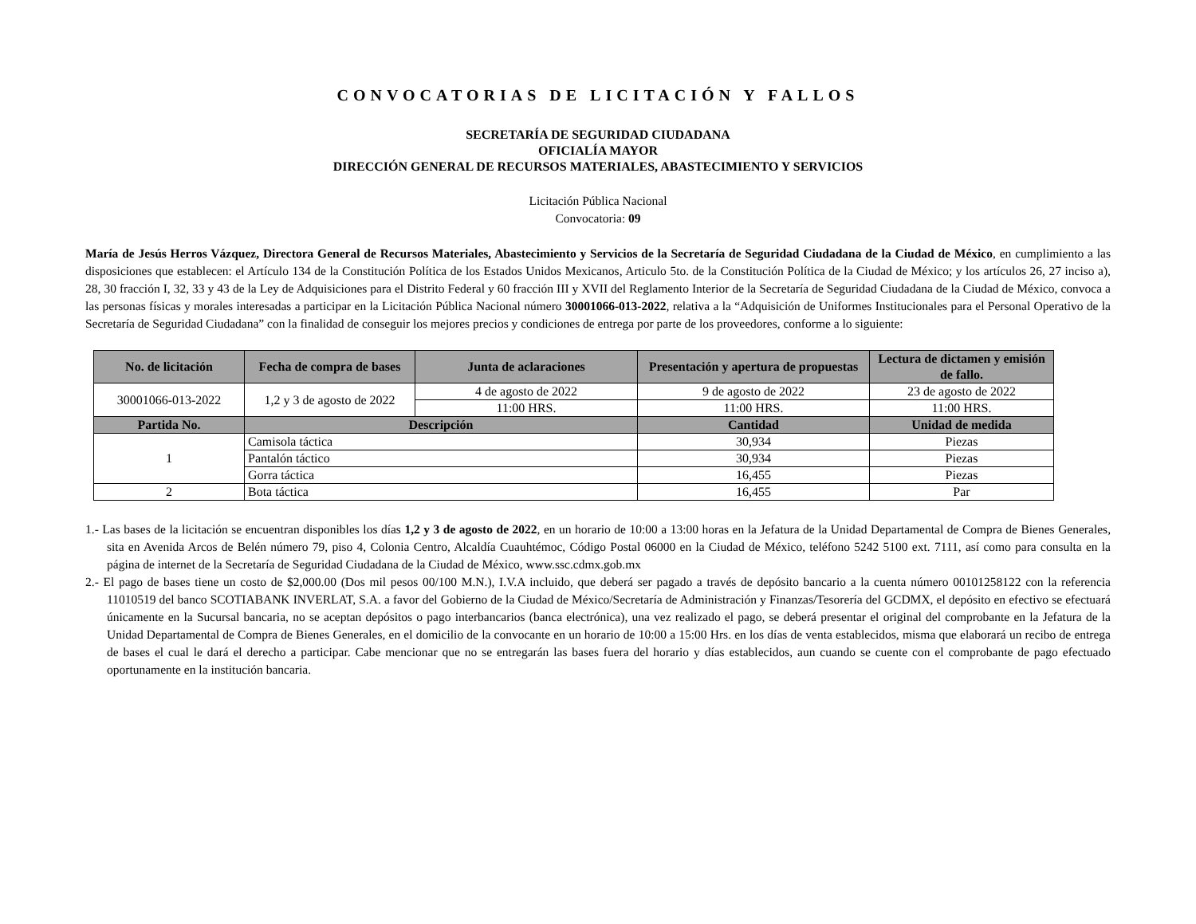CONVOCATORIAS DE LICITACIÓN Y FALLOS
SECRETARÍA DE SEGURIDAD CIUDADANA
OFICIALÍA MAYOR
DIRECCIÓN GENERAL DE RECURSOS MATERIALES, ABASTECIMIENTO Y SERVICIOS
Licitación Pública Nacional
Convocatoria: 09
María de Jesús Herros Vázquez, Directora General de Recursos Materiales, Abastecimiento y Servicios de la Secretaría de Seguridad Ciudadana de la Ciudad de México, en cumplimiento a las disposiciones que establecen: el Artículo 134 de la Constitución Política de los Estados Unidos Mexicanos, Articulo 5to. de la Constitución Política de la Ciudad de México; y los artículos 26, 27 inciso a), 28, 30 fracción I, 32, 33 y 43 de la Ley de Adquisiciones para el Distrito Federal y 60 fracción III y XVII del Reglamento Interior de la Secretaría de Seguridad Ciudadana de la Ciudad de México, convoca a las personas físicas y morales interesadas a participar en la Licitación Pública Nacional número 30001066-013-2022, relativa a la “Adquisición de Uniformes Institucionales para el Personal Operativo de la Secretaría de Seguridad Ciudadana” con la finalidad de conseguir los mejores precios y condiciones de entrega por parte de los proveedores, conforme a lo siguiente:
| No. de licitación | Fecha de compra de bases | Junta de aclaraciones | Presentación y apertura de propuestas | Lectura de dictamen y emisión de fallo. |
| --- | --- | --- | --- | --- |
| 30001066-013-2022 | 1,2 y 3 de agosto de 2022 | 4 de agosto de 2022 | 9 de agosto de 2022 | 23 de agosto de 2022 |
| | | 11:00 HRS. | 11:00 HRS. | 11:00 HRS. |
| Partida No. | Descripción | | Cantidad | Unidad de medida |
| 1 | Camisola táctica | | 30,934 | Piezas |
| | Pantalón táctico | | 30,934 | Piezas |
| | Gorra táctica | | 16,455 | Piezas |
| 2 | Bota táctica | | 16,455 | Par |
1.- Las bases de la licitación se encuentran disponibles los días 1,2 y 3 de agosto de 2022, en un horario de 10:00 a 13:00 horas en la Jefatura de la Unidad Departamental de Compra de Bienes Generales, sita en Avenida Arcos de Belén número 79, piso 4, Colonia Centro, Alcaldía Cuauhtémoc, Código Postal 06000 en la Ciudad de México, teléfono 5242 5100 ext. 7111, así como para consulta en la página de internet de la Secretaría de Seguridad Ciudadana de la Ciudad de México, www.ssc.cdmx.gob.mx
2.- El pago de bases tiene un costo de $2,000.00 (Dos mil pesos 00/100 M.N.), I.V.A incluido, que deberá ser pagado a través de depósito bancario a la cuenta número 00101258122 con la referencia 11010519 del banco SCOTIABANK INVERLAT, S.A. a favor del Gobierno de la Ciudad de México/Secretaría de Administración y Finanzas/Tesorería del GCDMX, el depósito en efectivo se efectuará únicamente en la Sucursal bancaria, no se aceptan depósitos o pago interbancarios (banca electrónica), una vez realizado el pago, se deberá presentar el original del comprobante en la Jefatura de la Unidad Departamental de Compra de Bienes Generales, en el domicilio de la convocante en un horario de 10:00 a 15:00 Hrs. en los días de venta establecidos, misma que elaborará un recibo de entrega de bases el cual le dará el derecho a participar. Cabe mencionar que no se entregarán las bases fuera del horario y días establecidos, aun cuando se cuente con el comprobante de pago efectuado oportunamente en la institución bancaria.